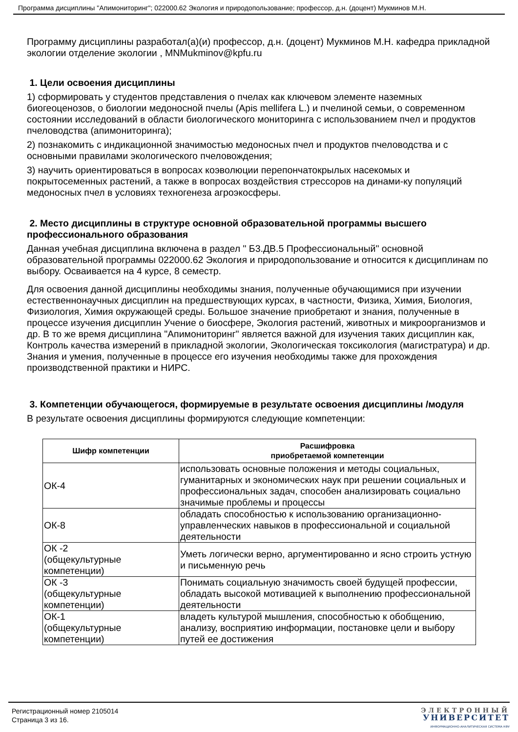Программа дисциплины "Апимониторинг"; 022000.62 Экология и природопользование; профессор, д.н. (доцент) Мукминов М.Н.
Программу дисциплины разработал(а)(и) профессор, д.н. (доцент) Мукминов М.Н. кафедра прикладной экологии отделение экологии , MNMukminov@kpfu.ru
1. Цели освоения дисциплины
1) сформировать у студентов представления о пчелах как ключевом элементе наземных биогеоценозов, о биологии медоносной пчелы (Apis mellifera L.) и пчелиной семьи, о современном состоянии исследований в области биологического мониторинга с использованием пчел и продуктов пчеловодства (апимониторинга);
2) познакомить с индикационной значимостью медоносных пчел и продуктов пчеловодства и с основными правилами экологического пчеловождения;
3) научить ориентироваться в вопросах коэволюции перепончатокрылых насекомых и покрытосеменных растений, а также в вопросах воздействия стрессоров на динами-ку популяций медоносных пчел в условиях техногенеза агроэкосферы.
2. Место дисциплины в структуре основной образовательной программы высшего профессионального образования
Данная учебная дисциплина включена в раздел " Б3.ДВ.5 Профессиональный" основной образовательной программы 022000.62 Экология и природопользование и относится к дисциплинам по выбору. Осваивается на 4 курсе, 8 семестр.
Для освоения данной дисциплины необходимы знания, полученные обучающимися при изучении естественнонаучных дисциплин на предшествующих курсах, в частности, Физика, Химия, Биология, Физиология, Химия окружающей среды. Большое значение приобретают и знания, полученные в процессе изучения дисциплин Учение о биосфере, Экология растений, животных и микроорганизмов и др. В то же время дисциплина "Апимониторинг" является важной для изучения таких дисциплин как, Контроль качества измерений в прикладной экологии, Экологическая токсикология (магистратура) и др. Знания и умения, полученные в процессе его изучения необходимы также для прохождения производственной практики и НИРС.
3. Компетенции обучающегося, формируемые в результате освоения дисциплины /модуля
В результате освоения дисциплины формируются следующие компетенции:
| Шифр компетенции | Расшифровка приобретаемой компетенции |
| --- | --- |
| ОК-4 | использовать основные положения и методы социальных, гуманитарных и экономических наук при решении социальных и профессиональных задач, способен анализировать социально значимые проблемы и процессы |
| ОК-8 | обладать способностью к использованию организационно-управленческих навыков в профессиональной и социальной деятельности |
| ОК -2 (общекультурные компетенции) | Уметь логически верно, аргументированно и ясно строить устную и письменную речь |
| ОК -3 (общекультурные компетенции) | Понимать социальную значимость своей будущей профессии, обладать высокой мотивацией к выполнению профессиональной деятельности |
| ОК-1 (общекультурные компетенции) | владеть культурой мышления, способностью к обобщению, анализу, восприятию информации, постановке цели и выбору путей ее достижения |
Регистрационный номер 2105014
Страница 3 из 16.
ЭЛЕКТРОННЫЙ
УНИВЕРСИТЕТ
ИНФОРМАЦИОННО-АНАЛИТИЧЕСКАЯ СИСТЕМА КФУ